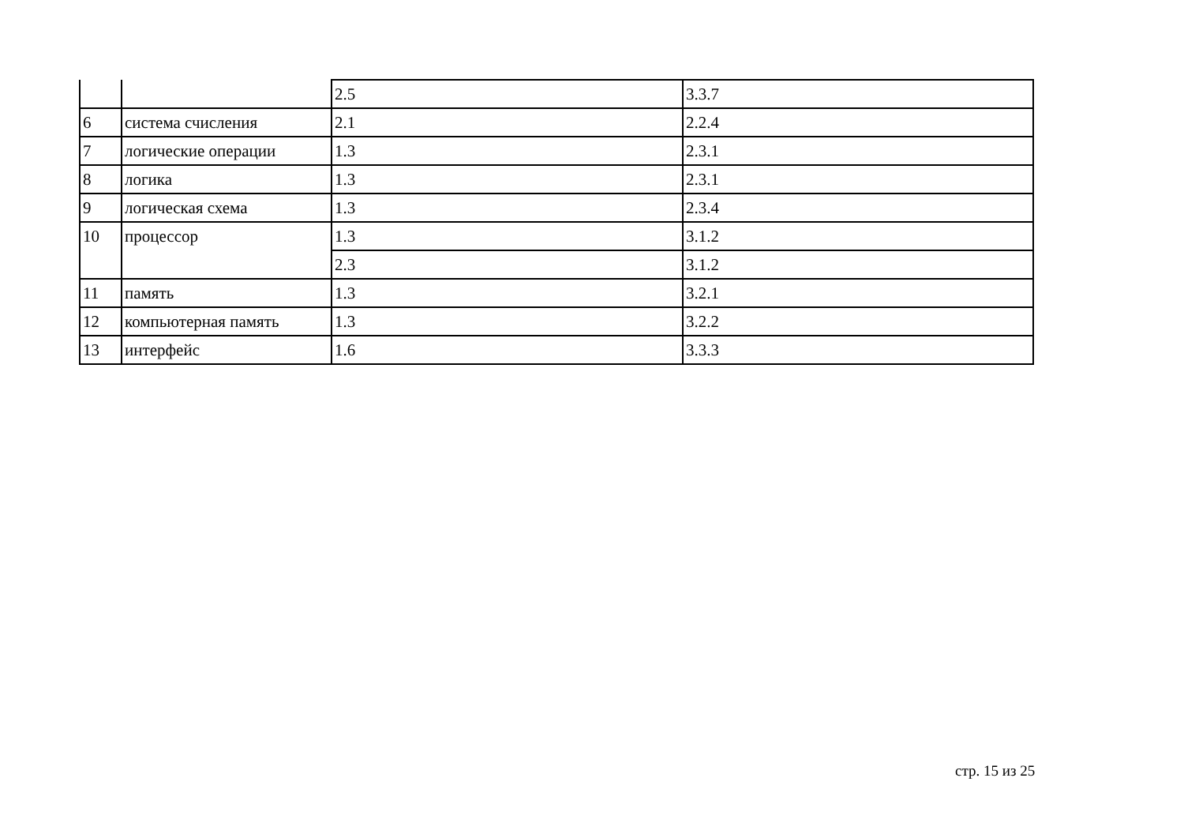| | | 2.5 | 3.3.7 |
| 6 | система счисления | 2.1 | 2.2.4 |
| 7 | логические операции | 1.3 | 2.3.1 |
| 8 | логика | 1.3 | 2.3.1 |
| 9 | логическая схема | 1.3 | 2.3.4 |
| 10 | процессор | 1.3 | 3.1.2 |
| | | 2.3 | 3.1.2 |
| 11 | память | 1.3 | 3.2.1 |
| 12 | компьютерная память | 1.3 | 3.2.2 |
| 13 | интерфейс | 1.6 | 3.3.3 |
стр. 15 из 25